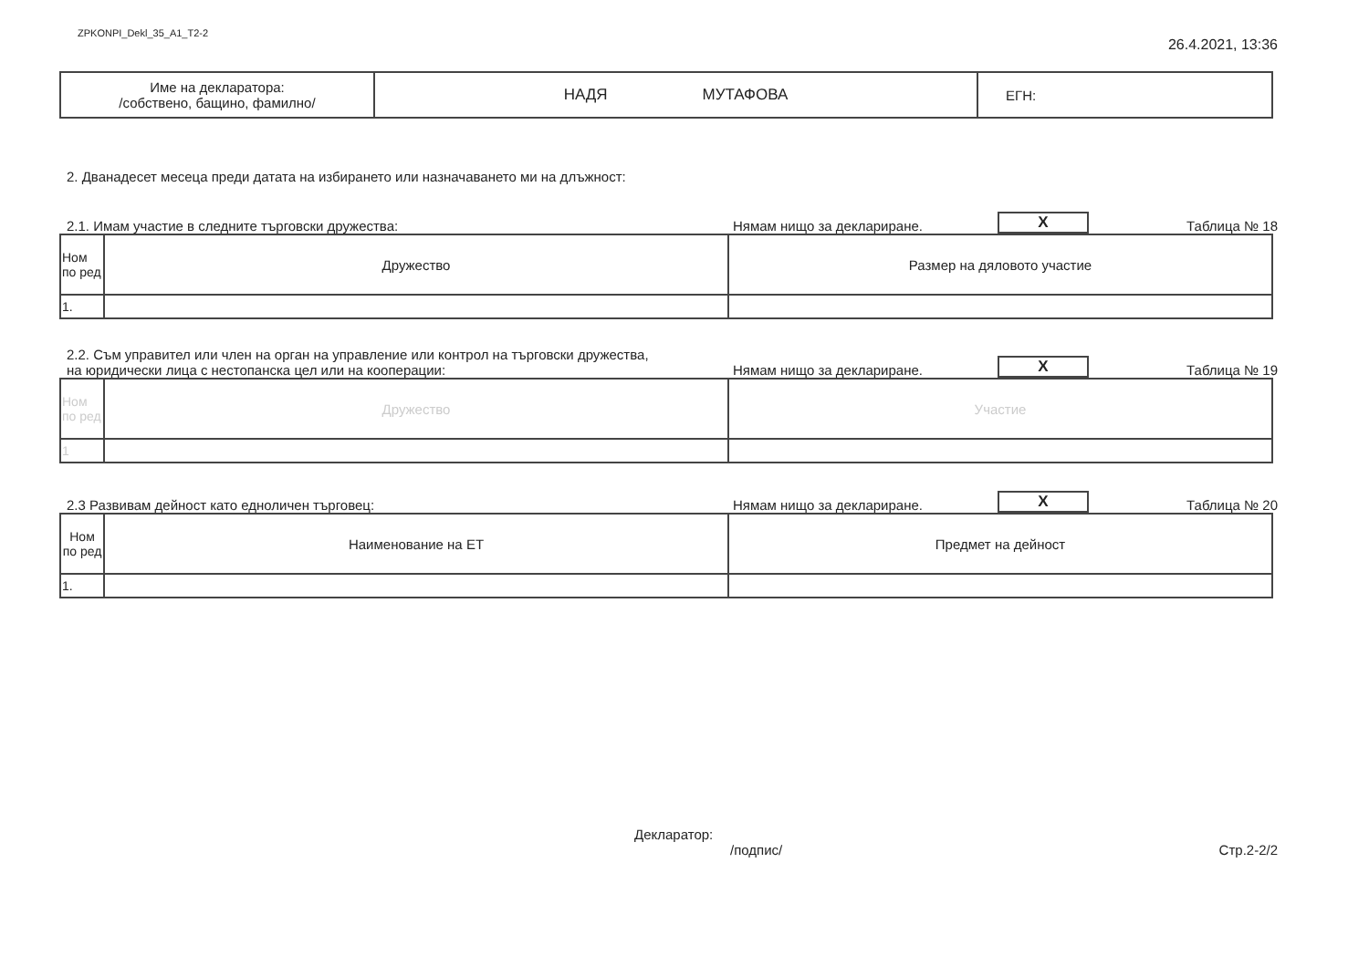ZPKONPI_Dekl_35_A1_T2-2
26.4.2021, 13:36
| Име на декларатора: /собствено, бащино, фамилно/ | НАДЯ МУТАФОВА | ЕГН: |
2. Дванадесет месеца преди датата на избирането или назначаването ми на длъжност:
2.1. Имам участие в следните търговски дружества:
Нямам нищо за деклариране.
X
Таблица № 18
| Ном по ред | Дружество | Размер на дяловото участие |
| 1. | | |
2.2. Съм управител или член на орган на управление или контрол на търговски дружества,
на юридически лица с нестопанска цел или на кооперации:
Нямам нищо за деклариране.
X
Таблица № 19
| Ном по ред | Дружество | Участие |
| 1 | | |
2.3 Развивам дейност като едноличен търговец:
Нямам нищо за деклариране.
X
Таблица № 20
| Ном по ред | Наименование на ЕТ | Предмет на дейност |
| 1. | | |
Декларатор:
/подпис/
Стр.2-2/2